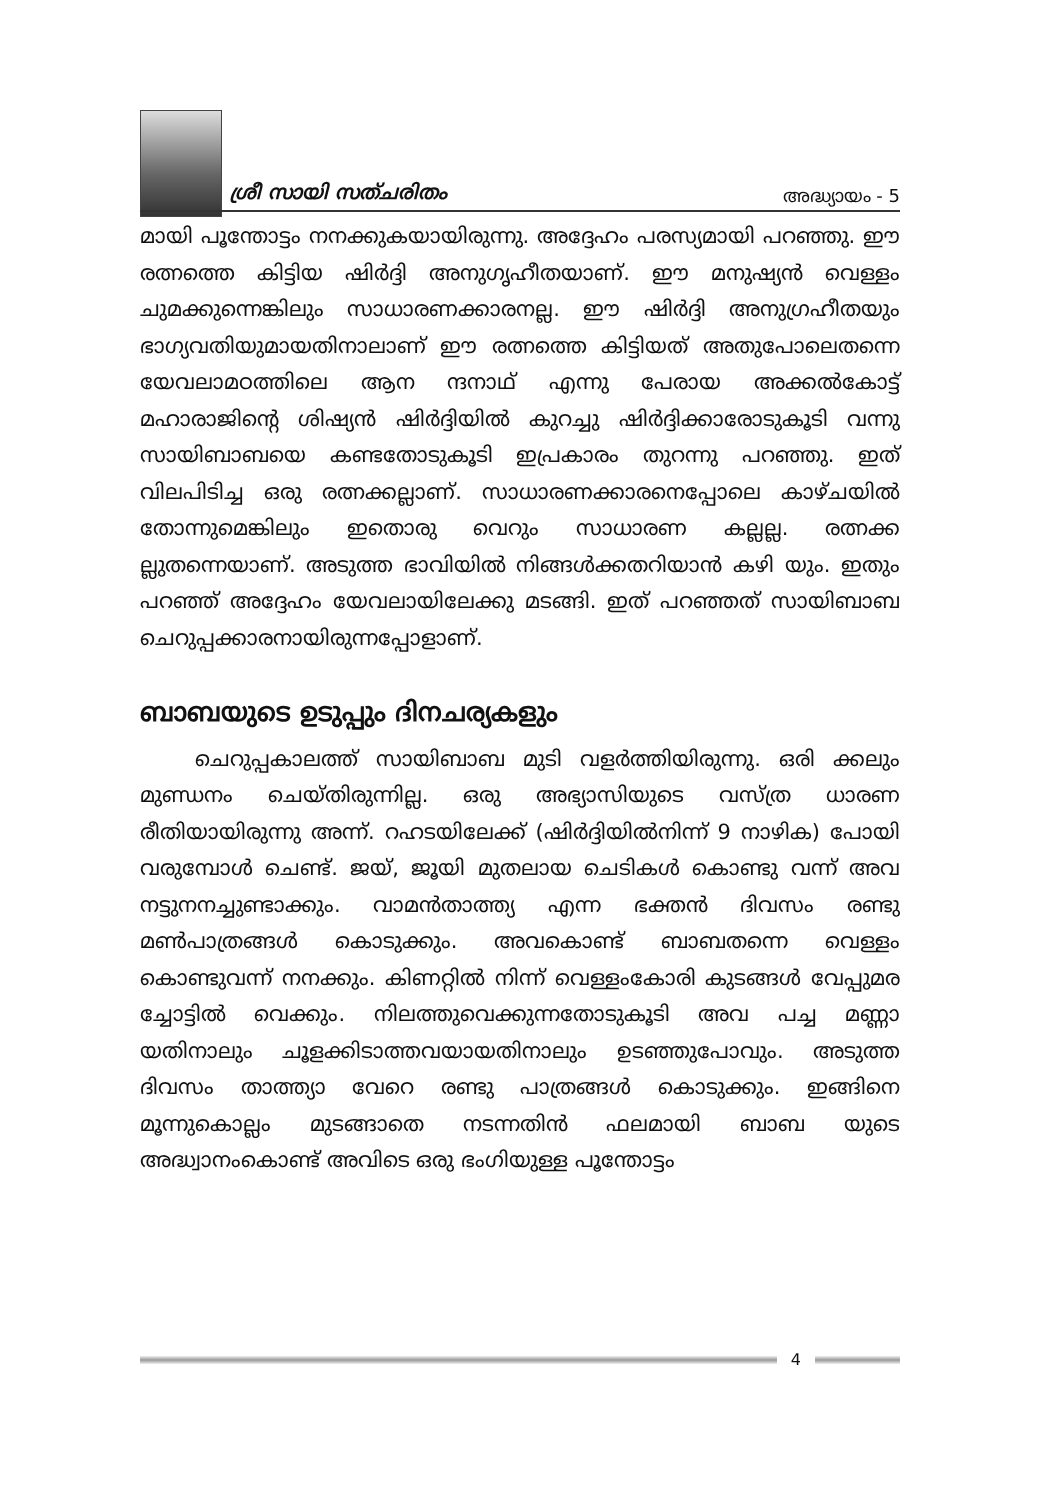ശ്രീ സായി സത്ചരിതം അദ്ധ്യായം - 5
മായി പൂന്തോട്ടം നനക്കുകയായിരുന്നു. അദ്ദേഹം പരസ്യമായി പറഞ്ഞു. ഈ രത്നത്തെ കിട്ടിയ ഷിർദ്ദി അനുഗൃഹീതയാണ്. ഈ മനുഷ്യൻ വെള്ളം ചുമക്കുന്നെങ്കിലും സാധാരണക്കാരനല്ല. ഈ ഷിർദ്ദി അനുഗ്രഹീതയും ഭാഗ്യവതിയുമായതിനാലാണ് ഈ രത്നത്തെ കിട്ടിയത് അതുപോലെതന്നെ യേവലാമഠത്തിലെ ആന ന്ദനാഥ് എന്നു പേരായ അക്കൽകോട്ട് മഹാരാജിന്റെ ശിഷ്യൻ ഷിർദ്ദിയിൽ കുറച്ചു ഷിർദ്ദിക്കാരോടുകൂടി വന്നു സായിബാബയെ കണ്ടതോടുകൂടി ഇപ്രകാരം തുറന്നു പറഞ്ഞു. ഇത് വിലപിടിച്ച ഒരു രത്നക്കല്ലാണ്. സാധാരണക്കാരനെപ്പോലെ കാഴ്ചയിൽ തോന്നുമെങ്കിലും ഇതൊരു വെറും സാധാരണ കല്ലല്ല. രത്നക്ക ല്ലുതന്നെയാണ്. അടുത്ത ഭാവിയിൽ നിങ്ങൾക്കതറിയാൻ കഴി യും. ഇതും പറഞ്ഞ് അദ്ദേഹം യേവലായിലേക്കു മടങ്ങി. ഇത് പറഞ്ഞത് സായിബാബ ചെറുപ്പക്കാരനായിരുന്നപ്പോളാണ്.
ബാബയുടെ ഉടുപ്പും ദിനചര്യകളും
ചെറുപ്പകാലത്ത് സായിബാബ മുടി വളർത്തിയിരുന്നു. ഒരി ക്കലും മുണ്ഡനം ചെയ്തിരുന്നില്ല. ഒരു അഭ്യാസിയുടെ വസ്ത്ര ധാരണ രീതിയായിരുന്നു അന്ന്. റഹടയിലേക്ക് (ഷിർദ്ദിയിൽനിന്ന് 9 നാഴിക) പോയി വരുമ്പോൾ ചെണ്ട്. ജയ്, ജൂയി മുതലായ ചെടികൾ കൊണ്ടു വന്ന് അവ നട്ടുനനച്ചുണ്ടാക്കും. വാമൻതാത്ത്യ എന്ന ഭക്തൻ ദിവസം രണ്ടു മൺപാത്രങ്ങൾ കൊടുക്കും. അവകൊണ്ട് ബാബതന്നെ വെള്ളം കൊണ്ടുവന്ന് നനക്കും. കിണറ്റിൽ നിന്ന് വെള്ളംകോരി കുടങ്ങൾ വേപ്പുമര ച്ചോട്ടിൽ വെക്കും. നിലത്തുവെക്കുന്നതോടുകൂടി അവ പച്ച മണ്ണാ യതിനാലും ചൂളക്കിടാത്തവയായതിനാലും ഉടഞ്ഞുപോവും. അടുത്ത ദിവസം താത്ത്യാ വേറെ രണ്ടു പാത്രങ്ങൾ കൊടുക്കും. ഇങ്ങിനെ മൂന്നുകൊല്ലം മുടങ്ങാതെ നടന്നതിൻ ഫലമായി ബാബ യുടെ അദ്ധ്വാനംകൊണ്ട് അവിടെ ഒരു ഭംഗിയുള്ള പൂന്തോട്ടം
4